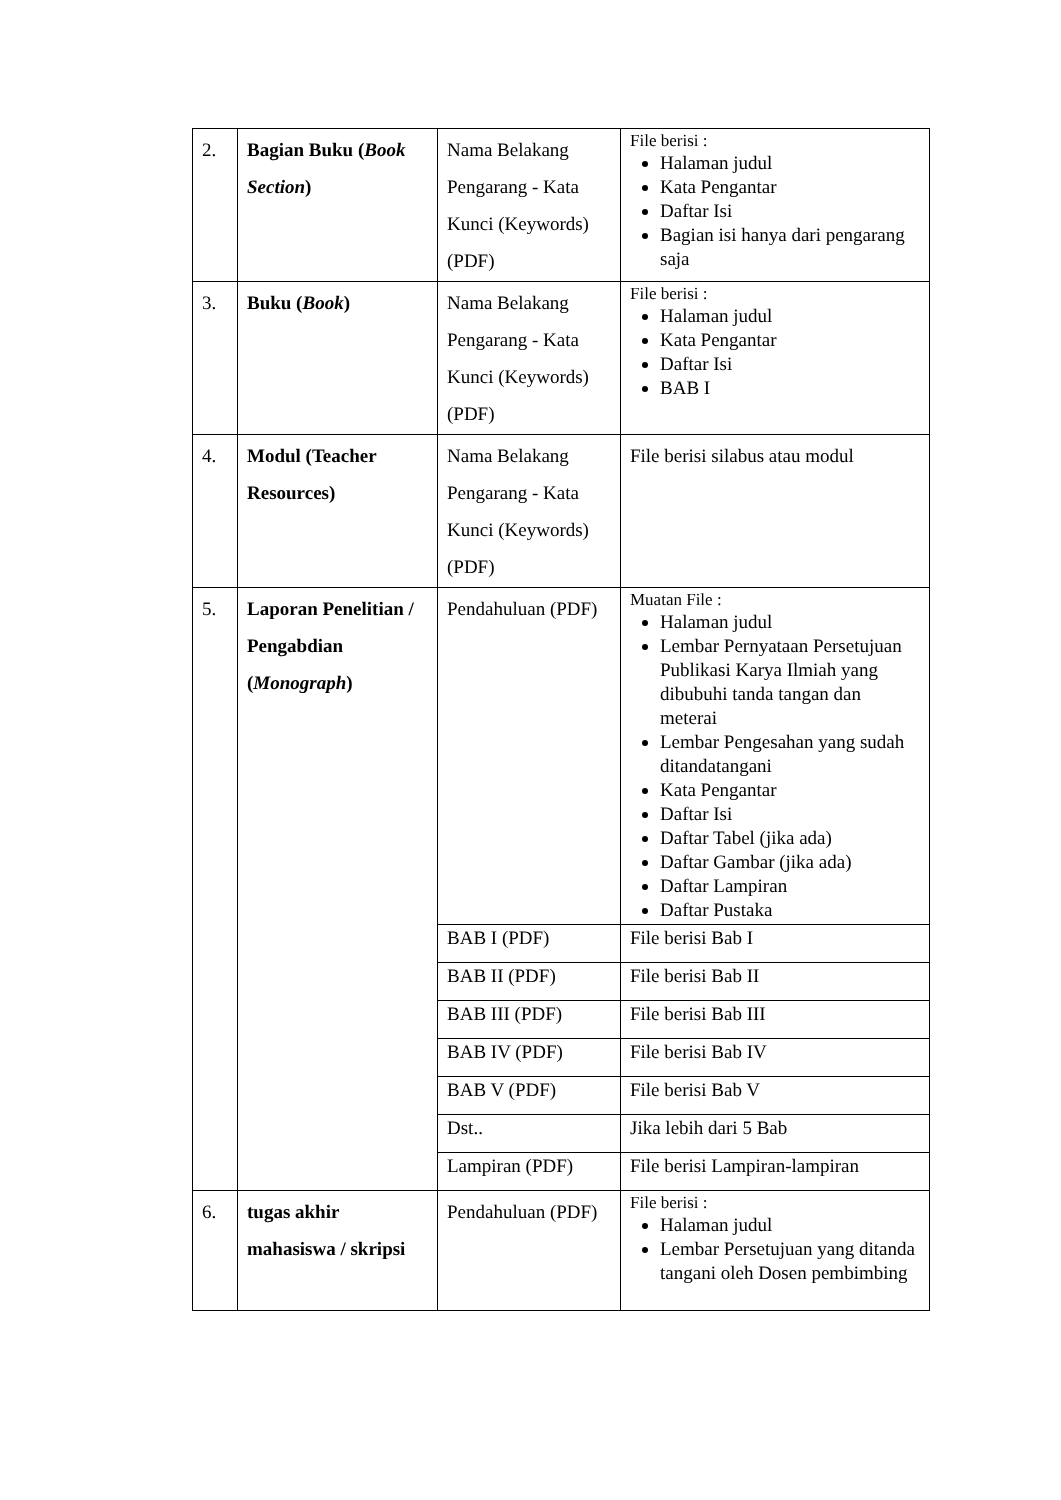| 2. | Bagian Buku ( Book Section ) | Nama Belakang Pengarang - Kata Kunci (Keywords) (PDF) | File berisi : Halaman judul Kata Pengantar Daftar Isi Bagian isi hanya dari pengarang saja |
| 3. | Buku ( Book ) | Nama Belakang Pengarang - Kata Kunci (Keywords) (PDF) | File berisi : Halaman judul Kata Pengantar Daftar Isi BAB I |
| 4. | Modul (Teacher Resources) | Nama Belakang Pengarang - Kata Kunci (Keywords) (PDF) | File berisi silabus atau modul |
| 5. | Laporan Penelitian / Pengabdian ( Monograph ) | Pendahuluan (PDF) | Muatan File : Halaman judul Lembar Pernyataan Persetujuan Publikasi Karya Ilmiah yang dibubuhi tanda tangan dan meterai Lembar Pengesahan yang sudah ditandatangani Kata Pengantar Daftar Isi Daftar Tabel (jika ada) Daftar Gambar (jika ada) Daftar Lampiran Daftar Pustaka |
| | | BAB I (PDF) | File berisi Bab I |
| | | BAB II (PDF) | File berisi Bab II |
| | | BAB III (PDF) | File berisi Bab III |
| | | BAB IV (PDF) | File berisi Bab IV |
| | | BAB V (PDF) | File berisi Bab V |
| | | Dst.. | Jika lebih dari 5 Bab |
| | | Lampiran (PDF) | File berisi Lampiran-lampiran |
| 6. | tugas akhir mahasiswa / skripsi | Pendahuluan (PDF) | File berisi : Halaman judul Lembar Persetujuan yang ditanda tangani oleh Dosen pembimbing |